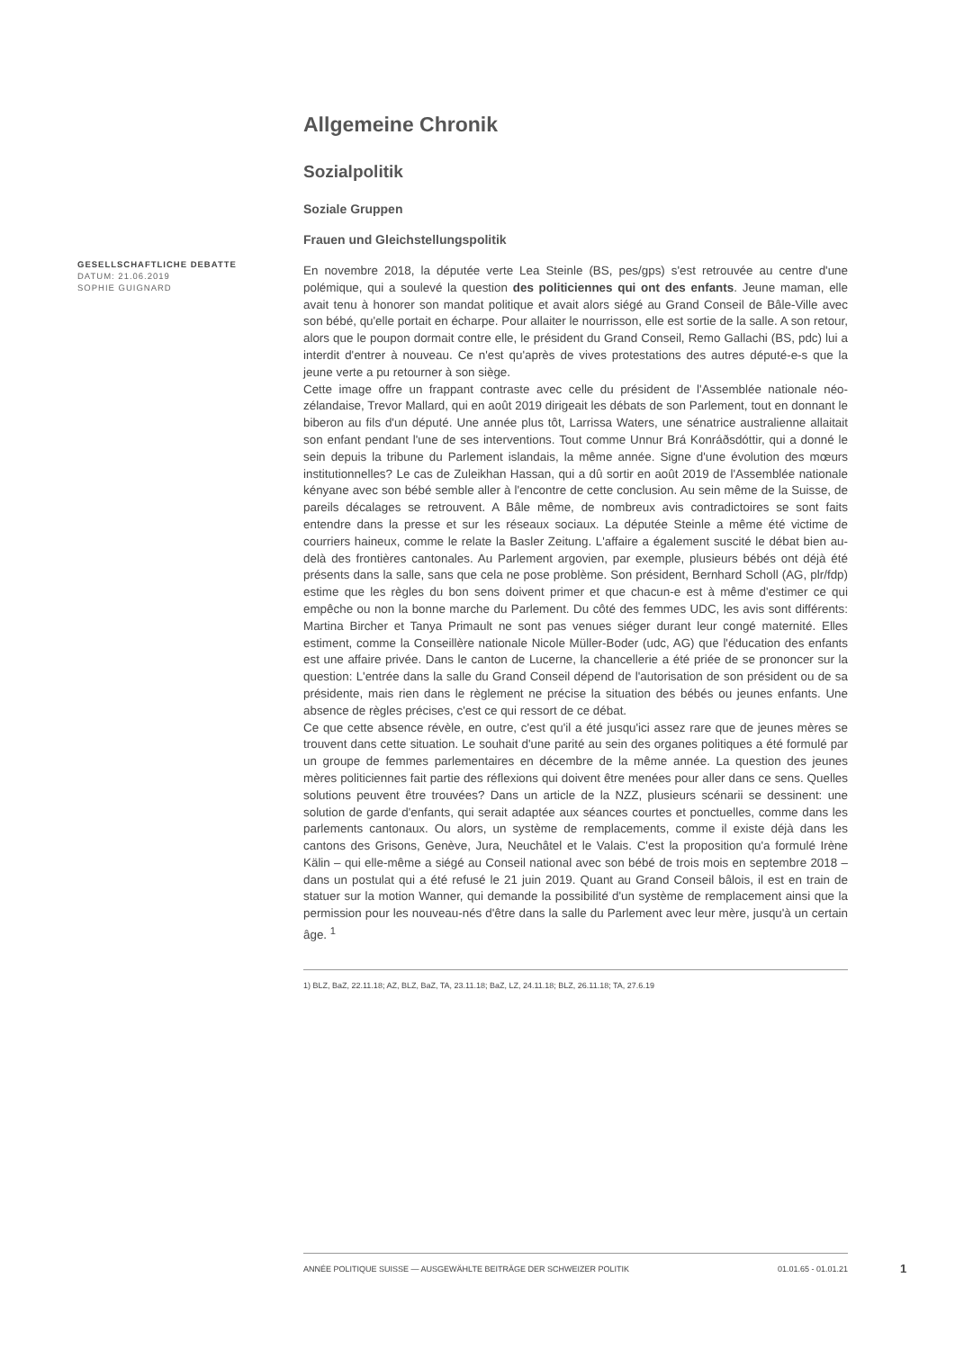GESELLSCHAFTLICHE DEBATTE
DATUM: 21.06.2019
SOPHIE GUIGNARD
Allgemeine Chronik
Sozialpolitik
Soziale Gruppen
Frauen und Gleichstellungspolitik
En novembre 2018, la députée verte Lea Steinle (BS, pes/gps) s'est retrouvée au centre d'une polémique, qui a soulevé la question des politiciennes qui ont des enfants. Jeune maman, elle avait tenu à honorer son mandat politique et avait alors siégé au Grand Conseil de Bâle-Ville avec son bébé, qu'elle portait en écharpe. Pour allaiter le nourrisson, elle est sortie de la salle. A son retour, alors que le poupon dormait contre elle, le président du Grand Conseil, Remo Gallachi (BS, pdc) lui a interdit d'entrer à nouveau. Ce n'est qu'après de vives protestations des autres député-e-s que la jeune verte a pu retourner à son siège.
Cette image offre un frappant contraste avec celle du président de l'Assemblée nationale néo-zélandaise, Trevor Mallard, qui en août 2019 dirigeait les débats de son Parlement, tout en donnant le biberon au fils d'un député. Une année plus tôt, Larrissa Waters, une sénatrice australienne allaitait son enfant pendant l'une de ses interventions. Tout comme Unnur Brá Konráðsdóttir, qui a donné le sein depuis la tribune du Parlement islandais, la même année. Signe d'une évolution des mœurs institutionnelles? Le cas de Zuleikhan Hassan, qui a dû sortir en août 2019 de l'Assemblée nationale kényane avec son bébé semble aller à l'encontre de cette conclusion. Au sein même de la Suisse, de pareils décalages se retrouvent. A Bâle même, de nombreux avis contradictoires se sont faits entendre dans la presse et sur les réseaux sociaux. La députée Steinle a même été victime de courriers haineux, comme le relate la Basler Zeitung. L'affaire a également suscité le débat bien au-delà des frontières cantonales. Au Parlement argovien, par exemple, plusieurs bébés ont déjà été présents dans la salle, sans que cela ne pose problème. Son président, Bernhard Scholl (AG, plr/fdp) estime que les règles du bon sens doivent primer et que chacun-e est à même d'estimer ce qui empêche ou non la bonne marche du Parlement. Du côté des femmes UDC, les avis sont différents: Martina Bircher et Tanya Primault ne sont pas venues siéger durant leur congé maternité. Elles estiment, comme la Conseillère nationale Nicole Müller-Boder (udc, AG) que l'éducation des enfants est une affaire privée. Dans le canton de Lucerne, la chancellerie a été priée de se prononcer sur la question: L'entrée dans la salle du Grand Conseil dépend de l'autorisation de son président ou de sa présidente, mais rien dans le règlement ne précise la situation des bébés ou jeunes enfants. Une absence de règles précises, c'est ce qui ressort de ce débat.
Ce que cette absence révèle, en outre, c'est qu'il a été jusqu'ici assez rare que de jeunes mères se trouvent dans cette situation. Le souhait d'une parité au sein des organes politiques a été formulé par un groupe de femmes parlementaires en décembre de la même année. La question des jeunes mères politiciennes fait partie des réflexions qui doivent être menées pour aller dans ce sens. Quelles solutions peuvent être trouvées? Dans un article de la NZZ, plusieurs scénarii se dessinent: une solution de garde d'enfants, qui serait adaptée aux séances courtes et ponctuelles, comme dans les parlements cantonaux. Ou alors, un système de remplacements, comme il existe déjà dans les cantons des Grisons, Genève, Jura, Neuchâtel et le Valais. C'est la proposition qu'a formulé Irène Kälin – qui elle-même a siégé au Conseil national avec son bébé de trois mois en septembre 2018 – dans un postulat qui a été refusé le 21 juin 2019. Quant au Grand Conseil bâlois, il est en train de statuer sur la motion Wanner, qui demande la possibilité d'un système de remplacement ainsi que la permission pour les nouveau-nés d'être dans la salle du Parlement avec leur mère, jusqu'à un certain âge. <sup>1</sup>
1) BLZ, BaZ, 22.11.18; AZ, BLZ, BaZ, TA, 23.11.18; BaZ, LZ, 24.11.18; BLZ, 26.11.18; TA, 27.6.19
ANNÉE POLITIQUE SUISSE — AUSGEWÄHLTE BEITRÄGE DER SCHWEIZER POLITIK 01.01.65 - 01.01.21
1